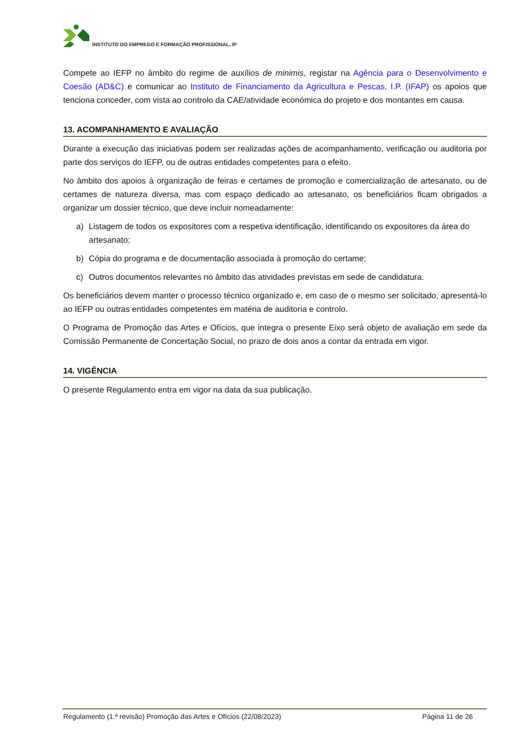INSTITUTO DO EMPREGO E FORMAÇÃO PROFISSIONAL, IP
Compete ao IEFP no âmbito do regime de auxílios de minimis, registar na Agência para o Desenvolvimento e Coesão (AD&C) e comunicar ao Instituto de Financiamento da Agricultura e Pescas, I.P. (IFAP) os apoios que tenciona conceder, com vista ao controlo da CAE/atividade económica do projeto e dos montantes em causa.
13. ACOMPANHAMENTO E AVALIAÇÃO
Durante a execução das iniciativas podem ser realizadas ações de acompanhamento, verificação ou auditoria por parte dos serviços do IEFP, ou de outras entidades competentes para o efeito.
No âmbito dos apoios à organização de feiras e certames de promoção e comercialização de artesanato, ou de certames de natureza diversa, mas com espaço dedicado ao artesanato, os beneficiários ficam obrigados a organizar um dossier técnico, que deve incluir nomeadamente:
a) Listagem de todos os expositores com a respetiva identificação, identificando os expositores da área do artesanato;
b) Cópia do programa e de documentação associada à promoção do certame;
c) Outros documentos relevantes no âmbito das atividades previstas em sede de candidatura.
Os beneficiários devem manter o processo técnico organizado e, em caso de o mesmo ser solicitado, apresentá-lo ao IEFP ou outras entidades competentes em matéria de auditoria e controlo.
O Programa de Promoção das Artes e Ofícios, que integra o presente Eixo será objeto de avaliação em sede da Comissão Permanente de Concertação Social, no prazo de dois anos a contar da entrada em vigor.
14. VIGÊNCIA
O presente Regulamento entra em vigor na data da sua publicação.
Regulamento (1.ª revisão) Promoção das Artes e Ofícios (22/08/2023) Página 11 de 26